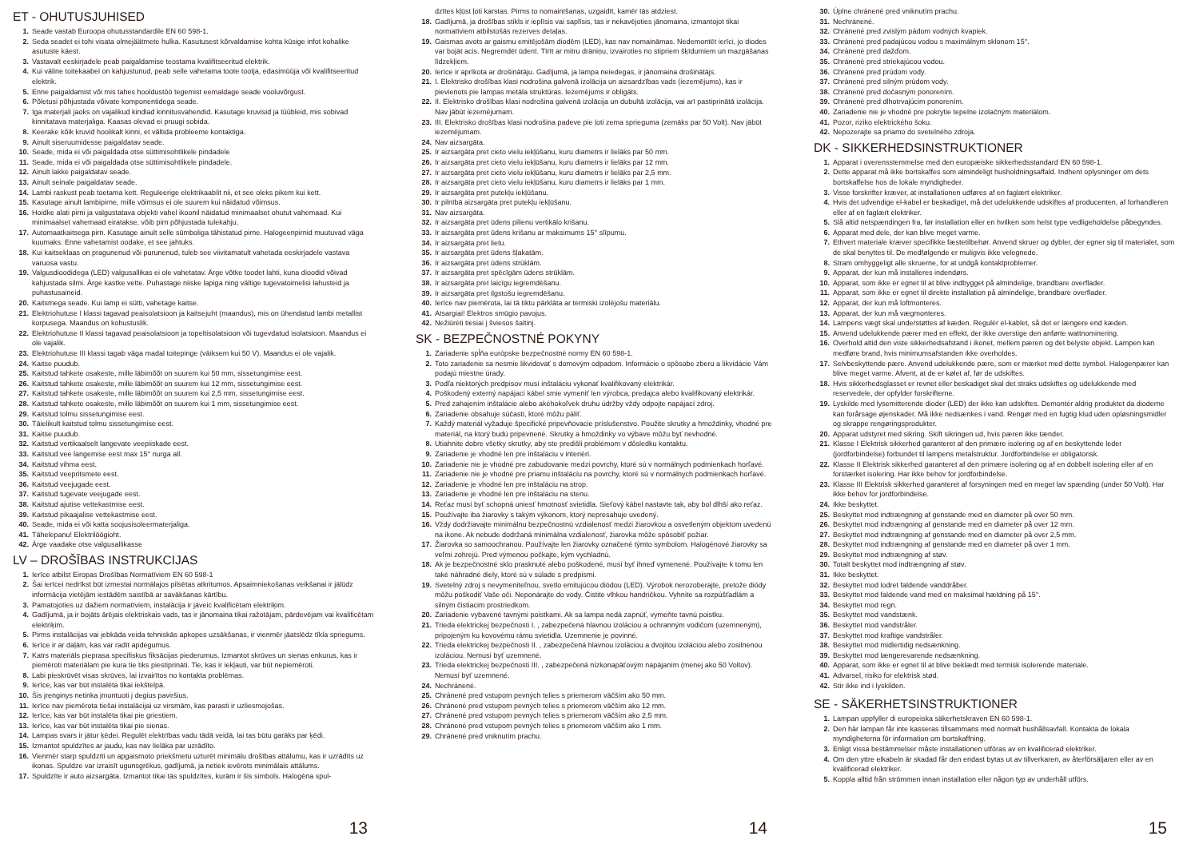ET - OHUTUSJUHISED
1. Seade vastab Euroopa ohutusstandardile EN 60 598-1.
2. Seda seadet ei tohi visata olmejäätmete hulka. Kasutusest kõrvaldamise kohta küsige infot kohalike asutuste käest.
3. Vastavalt eeskirjadele peab paigaldamise teostama kvalifitseeritud elektrik.
4. Kui väline toitekaabel on kahjustunud, peab selle vahetama toote tootja, edasimüüja või kvalifitseeritud elektrik.
5. Enne paigaldamist või mis tahes hooldustöö tegemist eemaldage seade vooluvõrgust.
6. Põletusi põhjustada võivate komponentidega seade.
7. Iga materjali jaoks on vajalikud kindlad kinnitusvahendid. Kasutage kruvisid ja tüübleid, mis sobivad kinnitatava materjaliga. Kaasas olevad ei pruugi sobida.
8. Keerake kõik kruvid hoolikalt kinni, et vältida probleeme kontaktiga.
9. Ainult siseruumidesse paigaldatav seade.
10. Seade, mida ei või paigaldada otse süttimisohtlikele pindadele
11. Seade, mida ei või paigaldada otse süttimisohtlikele pindadele.
12. Ainult lakke paigaldatav seade.
13. Ainult seinale paigaldatav seade.
14. Lambi raskust peab toetama kett. Reguleerige elektrikaablit nii, et see oleks pikem kui kett.
15. Kasutage ainult lambipirne, mille võimsus ei ole suurem kui näidatud võimsus.
16. Hoidke alati pirni ja valgustatava objekti vahel ikoonil näidatud minimaalset ohutut vahemaad. Kui minimaalset vahemaad eiratakse, võib pirn põhjustada tulekahju.
17. Automaatkaitsega pirn. Kasutage ainult selle sümboliga tähistatud pirne. Halogeenpirnid muutuvad väga kuumaks. Enne vahetamist oodake, et see jahtuks.
18. Kui kaitseklaas on pragunenud või purunenud, tuleb see viivitamatult vahetada eeskirjadele vastava varuosa vastu.
19. Valgusdioodidega (LED) valgusallikas ei ole vahetatav. Ärge võtke toodet lahti, kuna dioodid võivad kahjustada silmi. Ärge kastke vette. Puhastage niiske lapiga ning vältige tugevatoimelisi lahusteid ja puhastusaineid.
20. Kaitsmega seade. Kui lamp ei sütti, vahetage kaitse.
21. Elektriohutuse I klassi tagavad peaisolatsioon ja kaitsejuht (maandus), mis on ühendatud lambi metallist korpusega. Maandus on kohustuslik.
22. Elektriohutuse II klassi tagavad peaisolatsioon ja topeltisolatsioon või tugevdatud isolatsioon. Maandus ei ole vajalik.
23. Elektriohutuse III klassi tagab väga madal toitepinge (väiksem kui 50 V). Maandus ei ole vajalik.
24. Kaitse puudub.
25. Kaitstud tahkete osakeste, mille läbimõõt on suurem kui 50 mm, sissetungimise eest.
26. Kaitstud tahkete osakeste, mille läbimõõt on suurem kui 12 mm, sissetungimise eest.
27. Kaitstud tahkete osakeste, mille läbimõõt on suurem kui 2,5 mm, sissetungimise eest.
28. Kaitstud tahkete osakeste, mille läbimõõt on suurem kui 1 mm, sissetungimise eest.
29. Kaitstud tolmu sissetungimise eest.
30. Täielikult kaitstud tolmu sissetungimise eest.
31. Kaitse puudub.
32. Kaitstud vertikaalselt langevate veepiiskade eest.
33. Kaitstud vee langemise eest max 15° nurga all.
34. Kaitstud vihma eest.
35. Kaitstud veepritsmete eest.
36. Kaitstud veejugade eest.
37. Kaitstud tugevate veejugade eest.
38. Kaitstud ajutise vettekastmise eest.
39. Kaitstud pikaajalise vettekastmise eest.
40. Seade, mida ei või katta soojusisoleermaterjaliga.
41. Tähelepanu! Elektrilöögioht.
42. Ärge vaadake otse valgusallikasse
LV – DROŠĪBAS INSTRUKCIJAS
1. Ierīce atbilst Eiropas Drošības Normatīviem EN 60 598-1
2. Šai ierīcei nedrīkst būt izmestai normālajos pilsētas atkritumos. Apsaimniekošanas veikšanai ir jālūdz informācija vietējām iestādēm saistībā ar savākšanas kārtību.
3. Pamatojoties uz dažiem normatīviem, instalācija ir jāveic kvalificētam elektriķim.
4. Gadījumā, ja ir bojāts ārējais elektriskais vads, tas ir jānomaina tikai ražotājam, pārdevējam vai kvalificētam elektriķim.
5. Pirms instalācijas vai jebkāda veida tehniskās apkopes uzsākšanas, ir vienmēr jāatslēdz tīkla spriegums.
6. Ierīce ir ar daļām, kas var radīt apdegumus.
7. Katrs materiāls pieprasa specifiskus fiksācijas piederumus. Izmantot skrūves un sienas enkurus, kas ir piemēroti materiālam pie kura tie tiks piestiprināti. Tie, kas ir iekļauti, var būt nepiemēroti.
8. Labi pieskrūvēt visas skrūves, lai izvairītos no kontakta problēmas.
9. Ierīce, kas var būt instalēta tikai iekštelpā.
10. Šis įrenginys netinka įmontuoti į degius paviršius.
11. Ierīce nav piemērota tiešai instalācijai uz virsmām, kas parasti ir uzliesmojošas.
12. Ierīce, kas var būt instalēta tikai pie griestiem.
13. Ierīce, kas var būt instalēta tikai pie sienas.
14. Lampas svars ir jātur ķēdei. Regulēt elektrības vadu tādā veidā, lai tas būtu garāks par ķēdi.
15. Izmantot spuldzītes ar jaudu, kas nav lielāka par uzrādīto.
16. Vienmēr starp spuldzīti un apgaismoto priekšmetu uzturēt minimālu drošības attālumu, kas ir uzrādīts uz ikonas. Spuldze var izraisīt ugunsgrēkus, gadījumā, ja netiek ievērots minimālais attālums.
17. Spuldzīte ir auto aizsargāta. Izmantot tikai tās spuldzītes, kurām ir šis simbols. Halogēna spul-
13
dzītes kļūst ļoti karstas. Pirms to nomainīšanas, uzgaidīt, kamēr tās atdziest.
18. Gadījumā, ja drošības stikls ir ieplīsis vai saplīsis, tas ir nekavējoties jānomaina, izmantojot tikai normatīviem atbilstošās rezerves detaļas.
19. Gaismas avots ar gaismu emitējošām diodēm (LED), kas nav nomaināmas. Nedemontēt ierīci, jo diodes var bojāt acis. Negremdēt ūdenī. Tīrīt ar mitru drāniņu, izvairoties no stipriem šķīdumiem un mazgāšanas līdzekļiem.
20. Ierīce ir aprīkota ar drošinātāju. Gadījumā, ja lampa neiedegas, ir jānomaina drošinātājs.
21. I. Elektrisko drošības klasi nodrošina galvenā izolācija un aizsardzības vads (iezemējums), kas ir pievienots pie lampas metāla struktūras. Iezemējums ir obligāts.
22. II. Elektrisko drošības klasi nodrošina galvenā izolācija un dubultā izolācija, vai arī pastiprinātā izolācija. Nav jābūt iezemējumam.
23. III. Elektrisko drošības klasi nodrošina padeve pie ļoti zema sprieguma (zemāks par 50 Volt). Nav jābūt iezemējumam.
24. Nav aizsargāta.
25. Ir aizsargāta pret cieto vielu iekļūšanu, kuru diametrs ir lielāks par 50 mm.
26. Ir aizsargāta pret cieto vielu iekļūšanu, kuru diametrs ir lielāks par 12 mm.
27. Ir aizsargāta pret cieto vielu iekļūšanu, kuru diametrs ir lielāks par 2,5 mm.
28. Ir aizsargāta pret cieto vielu iekļūšanu, kuru diametrs ir lielāks par 1 mm.
29. Ir aizsargāta pret putekļu iekļūšanu.
30. Ir pilnībā aizsargāta pret putekļu iekļūšanu.
31. Nav aizsargāta.
32. Ir aizsargāta pret ūdens pilienu vertikālo krišanu.
33. Ir aizsargāta pret ūdens krišanu ar maksimums 15° slīpumu.
34. Ir aizsargāta pret lietu.
35. Ir aizsargāta pret ūdens šļakatām.
36. Ir aizsargāta pret ūdens strūklām.
37. Ir aizsargāta pret spēcīgām ūdens strūklām.
38. Ir aizsargāta pret laicīgu iegremdēšanu.
39. Ir aizsargāta pret ilgstošu iegremdēšanu.
40. Ierīce nav piemērota, lai tā tiktu pārklāta ar termiski izolējošu materiālu.
41. Atsargiai! Elektros smūgio pavojus.
42. Nežiūrėti tiesiai į šviesos šaltinį.
SK - BEZPEČNOSTNÉ POKYNY
1. Zariadenie spĺňa európske bezpečnostné normy EN 60 598-1.
2. Toto zariadenie sa nesmie likvidovať s domovým odpadom. Informácie o spôsobe zberu a likvidácie Vám podajú miestne úrady.
3. Podľa niektorých predpisov musí inštaláciu vykonať kvalifikovaný elektrikár.
4. Poškodený externý napájací kábel smie vymeniť len výrobca, predajca alebo kvalifikovaný elektrikár.
5. Pred zahajením inštalácie alebo akéhokoľvek druhu údržby vždy odpojte napájací zdroj.
6. Zariadenie obsahuje súčasti, ktoré môžu páliť.
7. Každý materiál vyžaduje špecifické pripevňovacie príslušenstvo. Použite skrutky a hmoždinky, vhodné pre materiál, na ktorý budú pripevnené. Skrutky a hmoždinky vo výbave môžu byť nevhodné.
8. Utiahnite dobre všetky skrutky, aby ste predišli problémom v dôsledku kontaktu.
9. Zariadenie je vhodné len pre inštaláciu v interiéri.
10. Zariadenie nie je vhodné pre zabudovanie medzi povrchy, ktoré sú v normálnych podmienkach horľavé.
11. Zariadenie nie je vhodné pre priamu inštaláciu na povrchy, ktoré sú v normálnych podmienkach horľavé.
12. Zariadenie je vhodné len pre inštaláciu na strop.
13. Zariadenie je vhodné len pre inštaláciu na stenu.
14. Reťaz musí byť schopná uniesť hmotnosť svietidla. Sieťový kábel nastavte tak, aby bol dlhší ako reťaz.
15. Používajte iba žiarovky s takým výkonom, ktorý nepresahuje uvedený.
16. Vždy dodržiavajte minimálnu bezpečnostnú vzdialenosť medzi žiarovkou a osvetleným objektom uvedenú na ikone. Ak nebude dodržaná minimálna vzdialenosť, žiarovka môže spôsobiť požiar.
17. Žiarovka so samoochranou. Používajte len žiarovky označené týmto symbolom. Halogénové žiarovky sa veľmi zohrejú. Pred výmenou počkajte, kým vychladnú.
18. Ak je bezpečnostné sklo prasknuté alebo poškodené, musí byť ihneď vymenené. Používajte k tomu len také náhradné diely, ktoré sú v súlade s predpismi.
19. Svetelný zdroj s nevymeniteľnou, svetlo emitujúcou diódou (LED). Výrobok nerozoberajte, pretože diódy môžu poškodiť Vaše oči. Neponárajte do vody. Čistite vlhkou handričkou. Vyhnite sa rozpúšťadlám a silným čistiacim prostriedkom.
20. Zariadenie vybavené tavnými poistkami. Ak sa lampa nedá zapnúť, vymeňte tavnú poistku.
21. Trieda elektrickej bezpečnosti I. , zabezpečená hlavnou izoláciou a ochranným vodičom (uzemneným), pripojeným ku kovovému rámu svietidla. Uzemnenie je povinné.
22. Trieda elektrickej bezpečnosti II. , zabezpečená hlavnou izoláciou a dvojitou izoláciou alebo zosilnenou izoláciou. Nemusí byť uzemnené.
23. Trieda elektrickej bezpečnosti III. , zabezpečená nízkonapäťovým napájaním (menej ako 50 Voltov). Nemusí byť uzemnené.
24. Nechránené.
25. Chránené pred vstupom pevných telies s priemerom väčším ako 50 mm.
26. Chránené pred vstupom pevných telies s priemerom väčším ako 12 mm.
27. Chránené pred vstupom pevných telies s priemerom väčším ako 2,5 mm.
28. Chránené pred vstupom pevných telies s priemerom väčším ako 1 mm.
29. Chránené pred vniknutím prachu.
14
30. Úplne chránené pred vniknutím prachu.
31. Nechránené.
32. Chránené pred zvislým pádom vodných kvapiek.
33. Chránené pred padajúcou vodou s maximálnym sklonom 15°.
34. Chránené pred dažďom.
35. Chránené pred striekajúcou vodou.
36. Chránené pred prúdom vody.
37. Chránené pred silným prúdom vody.
38. Chránené pred dočasným ponorením.
39. Chránené pred dlhotrvajúcim ponorením.
40. Zariadenie nie je vhodné pre pokrytie tepelne izolačným materiálom.
41. Pozor, riziko elektrického šoku.
42. Nepozerajte sa priamo do svetelného zdroja.
DK - SIKKERHEDSINSTRUKTIONER
1. Apparat i overensstemmelse med den europæiske sikkerhedsstandard EN 60 598-1.
2. Dette apparat må ikke bortskaffes som almindeligt husholdningsaffald. Indhent oplysninger om dets bortskaffelse hos de lokale myndigheder.
3. Visse forskrifter kræver, at installationen udføres af en faglært elektriker.
4. Hvis det udvendige el-kabel er beskadiget, må det udelukkende udskiftes af producenten, af forhandleren eller af en faglært elektriker.
5. Slå altid netspændingen fra, før installation eller en hvilken som helst type vedligeholdelse påbegyndes.
6. Apparat med dele, der kan blive meget varme.
7. Ethvert materiale kræver specifikke fæstetilbehør. Anvend skruer og dybler, der egner sig til materialet, som de skal benyttes til. De medfølgende er muligvis ikke velegnede.
8. Stram omhyggeligt alle skruerne, for at undgå kontaktproblemer.
9. Apparat, der kun må installeres indendørs.
10. Apparat, som ikke er egnet til at blive indbygget på almindelige, brandbare overflader.
11. Apparat, som ikke er egnet til direkte installation på almindelige, brandbare overflader.
12. Apparat, der kun må loftmonteres.
13. Apparat, der kun må vægmonteres.
14. Lampens vægt skal understøttes af kæden. Regulér el-kablet, så det er længere end kæden.
15. Anvend udelukkende pærer med en effekt, der ikke overstige den anførte wattnominering.
16. Overhold altid den viste sikkerhedsafstand i ikonet, mellem pæren og det belyste objekt. Lampen kan medføre brand, hvis minimumsafstanden ikke overholdes.
17. Selvbeskyttende pære. Anvend udelukkende pære, som er mærket med dette symbol. Halogenpærer kan blive meget varme. Afvent, at de er kølet af, før de udskiftes.
18. Hvis sikkerhedsglasset er revnet eller beskadiget skal det straks udskiftes og udelukkende med reservedele, der opfylder forskrifterne.
19. Lyskilde med lysemitterende dioder (LED) der ikke kan udskiftes. Demontér aldrig produktet da dioderne kan forårsage øjenskader. Må ikke nedsænkes i vand. Rengør med en fugtig klud uden opløsningsmidler og skrappe rengøringsprodukter.
20. Apparat udstyret med sikring. Skift sikringen ud, hvis pæren ikke tænder.
21. Klasse I Elektrisk sikkerhed garanteret af den primære isolering og af en beskyttende leder (jordforbindelse) forbundet til lampens metalstruktur. Jordforbindelse er obligatorisk.
22. Klasse II Elektrisk sikkerhed garanteret af den primære isolering og af en dobbelt isolering eller af en forstærket isolering. Har ikke behov for jordforbindelse.
23. Klasse III Elektrisk sikkerhed garanteret af forsyningen med en meget lav spænding (under 50 Volt). Har ikke behov for jordforbindelse.
24. Ikke beskyttet.
25. Beskyttet mod indtrængning af genstande med en diameter på over 50 mm.
26. Beskyttet mod indtrængning af genstande med en diameter på over 12 mm.
27. Beskyttet mod indtrængning af genstande med en diameter på over 2,5 mm.
28. Beskyttet mod indtrængning af genstande med en diameter på over 1 mm.
29. Beskyttet mod indtrængning af støv.
30. Totalt beskyttet mod indtrængning af støv.
31. Ikke beskyttet.
32. Beskyttet mod lodret faldende vanddråber.
33. Beskyttet mod faldende vand med en maksimal hældning på 15°.
34. Beskyttet mod regn.
35. Beskyttet mod vandstænk.
36. Beskyttet mod vandstråler.
37. Beskyttet mod kraftige vandstråler.
38. Beskyttet mod midlertidig nedsænkning.
39. Beskyttet mod længerevarende nedsænkning.
40. Apparat, som ikke er egnet til at blive beklædt med termisk isolerende materiale.
41. Advarsel, risiko for elektrisk stød.
42. Stir ikke ind i lyskilden.
SE - SÄKERHETSINSTRUKTIONER
1. Lampan uppfyller di europeiska säkerhetskraven EN 60 598-1.
2. Den här lampan får inte kasseras tillsammans med normalt hushållsavfall. Kontakta de lokala myndigheterna för information om bortskaffning.
3. Enligt vissa bestämmelser måste installationen utföras av en kvalificerad elektriker.
4. Om den yttre elkabeln är skadad får den endast bytas ut av tillverkaren, av återförsäljaren eller av en kvalificerad elektriker.
5. Koppla alltid från strömmen innan installation eller någon typ av underhåll utförs.
15